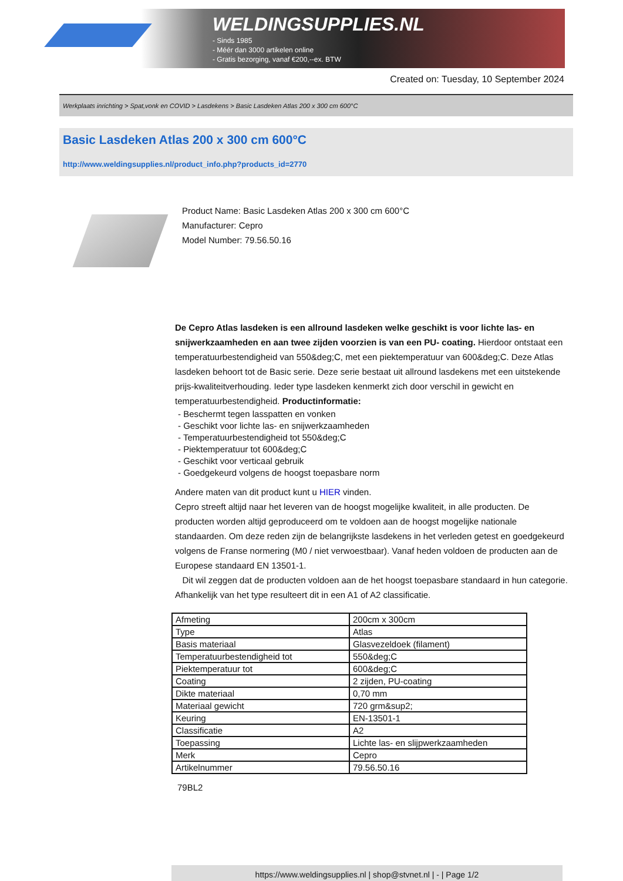WELDINGSUPPLIES.NL
- Sinds 1985
- Méér dan 3000 artikelen online
- Gratis bezorging, vanaf €200,--ex. BTW
Created on: Tuesday, 10 September 2024
Werkplaats inrichting > Spat,vonk en COVID > Lasdekens > Basic Lasdeken Atlas 200 x 300 cm 600°C
Basic Lasdeken Atlas 200 x 300 cm 600°C
http://www.weldingsupplies.nl/product_info.php?products_id=2770
Product Name: Basic Lasdeken Atlas 200 x 300 cm 600°C
Manufacturer: Cepro
Model Number: 79.56.50.16
De Cepro Atlas lasdeken is een allround lasdeken welke geschikt is voor lichte las- en snijwerkzaamheden en aan twee zijden voorzien is van een PU- coating. Hierdoor ontstaat een temperatuurbestendigheid van 550&deg;C, met een piektemperatuur van 600&deg;C. Deze Atlas lasdeken behoort tot de Basic serie. Deze serie bestaat uit allround lasdekens met een uitstekende prijs-kwaliteitverhouding. Ieder type lasdeken kenmerkt zich door verschil in gewicht en temperatuurbestendigheid. Productinformatie:
- Beschermt tegen lasspatten en vonken
- Geschikt voor lichte las- en snijwerkzaamheden
- Temperatuurbestendigheid tot 550&deg;C
- Piektemperatuur tot 600&deg;C
- Geschikt voor verticaal gebruik
- Goedgekeurd volgens de hoogst toepasbare norm
Andere maten van dit product kunt u HIER vinden.
Cepro streeft altijd naar het leveren van de hoogst mogelijke kwaliteit, in alle producten. De producten worden altijd geproduceerd om te voldoen aan de hoogst mogelijke nationale standaarden. Om deze reden zijn de belangrijkste lasdekens in het verleden getest en goedgekeurd volgens de Franse normering (M0 / niet verwoestbaar). Vanaf heden voldoen de producten aan de Europese standaard EN 13501-1.
Dit wil zeggen dat de producten voldoen aan de het hoogst toepasbare standaard in hun categorie. Afhankelijk van het type resulteert dit in een A1 of A2 classificatie.
| Afmeting | 200cm x 300cm |
| Type | Atlas |
| Basis materiaal | Glasvezeldoek (filament) |
| Temperatuurbestendigheid tot | 550&deg;C |
| Piektemperatuur tot | 600&deg;C |
| Coating | 2 zijden, PU-coating |
| Dikte materiaal | 0,70 mm |
| Materiaal gewicht | 720 grm&sup2; |
| Keuring | EN-13501-1 |
| Classificatie | A2 |
| Toepassing | Lichte las- en slijpwerkzaamheden |
| Merk | Cepro |
| Artikelnummer | 79.56.50.16 |
79BL2
https://www.weldingsupplies.nl | shop@stvnet.nl | - | Page 1/2